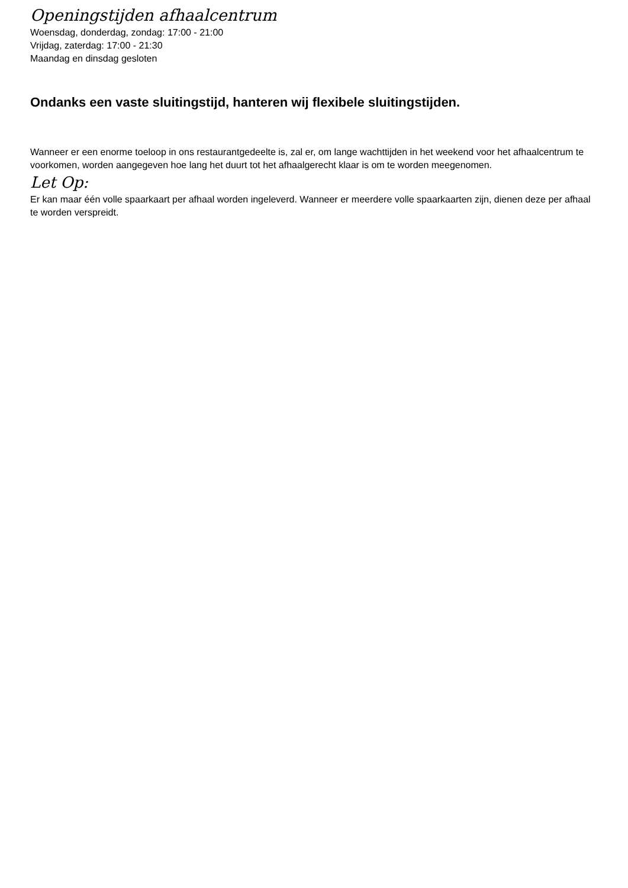Openingstijden afhaalcentrum
Woensdag, donderdag, zondag: 17:00 - 21:00
Vrijdag, zaterdag: 17:00 - 21:30
Maandag en dinsdag gesloten
Ondanks een vaste sluitingstijd, hanteren wij flexibele sluitingstijden.
Wanneer er een enorme toeloop in ons restaurantgedeelte is, zal er, om lange wachttijden in het weekend voor het afhaalcentrum te voorkomen, worden aangegeven hoe lang het duurt tot het afhaalgerecht klaar is om te worden meegenomen.
Let Op:
Er kan maar één volle spaarkaart per afhaal worden ingeleverd. Wanneer er meerdere volle spaarkaarten zijn, dienen deze per afhaal te worden verspreidt.